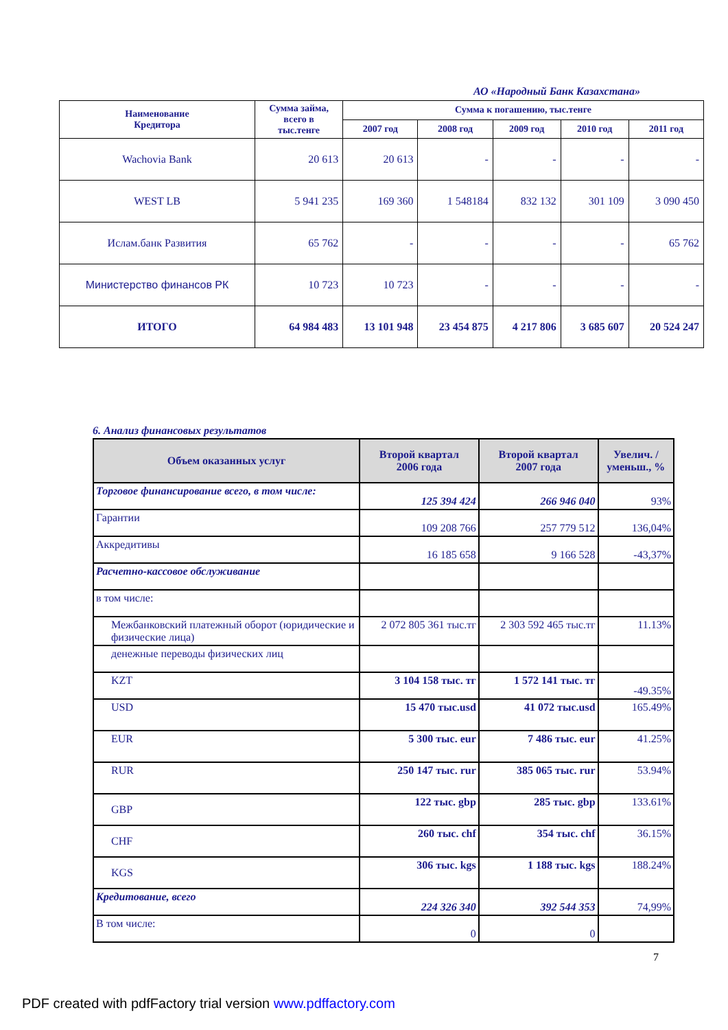АО «Народный Банк Казахстана»
| Наименование Кредитора | Сумма займа, всего в тыс.тенге | Сумма к погашению, тыс.тенге | | | | |
| --- | --- | --- | --- | --- | --- | --- |
| | | 2007 год | 2008 год | 2009 год | 2010 год | 2011 год |
| Wachovia Bank | 20 613 | 20 613 | - | - | - | - |
| WEST LB | 5 941 235 | 169 360 | 1 548184 | 832 132 | 301 109 | 3 090 450 |
| Ислам.банк Развития | 65 762 | - | - | - | - | 65 762 |
| Министерство финансов РК | 10 723 | 10 723 | - | - | - | - |
| ИТОГО | 64 984 483 | 13 101 948 | 23 454 875 | 4 217 806 | 3 685 607 | 20 524 247 |
6. Анализ финансовых результатов
| Объем оказанных услуг | Второй квартал 2006 года | Второй квартал 2007 года | Увелич. / уменьш., % |
| --- | --- | --- | --- |
| Торговое финансирование всего, в том числе: | 125 394 424 | 266 946 040 | 93% |
| Гарантии | 109 208 766 | 257 779 512 | 136,04% |
| Аккредитивы | 16 185 658 | 9 166 528 | -43,37% |
| Расчетно-кассовое обслуживание | | | |
| в том числе: | | | |
| Межбанковский платежный оборот (юридические и физические лица) | 2 072 805 361 тыс.тг | 2 303 592 465 тыс.тг | 11.13% |
| денежные переводы физических лиц | | | |
| KZT | 3 104 158 тыс. тг | 1 572 141 тыс. тг | -49.35% |
| USD | 15 470 тыс.usd | 41 072 тыс.usd | 165.49% |
| EUR | 5 300 тыс. eur | 7 486 тыс. eur | 41.25% |
| RUR | 250 147 тыс. rur | 385 065 тыс. rur | 53.94% |
| GBP | 122 тыс. gbp | 285 тыс. gbp | 133.61% |
| CHF | 260 тыс. chf | 354 тыс. chf | 36.15% |
| KGS | 306 тыс. kgs | 1 188 тыс. kgs | 188.24% |
| Кредитование, всего | 224 326 340 | 392 544 353 | 74,99% |
| В том числе: | 0 | 0 | |
7
PDF created with pdfFactory trial version www.pdffactory.com